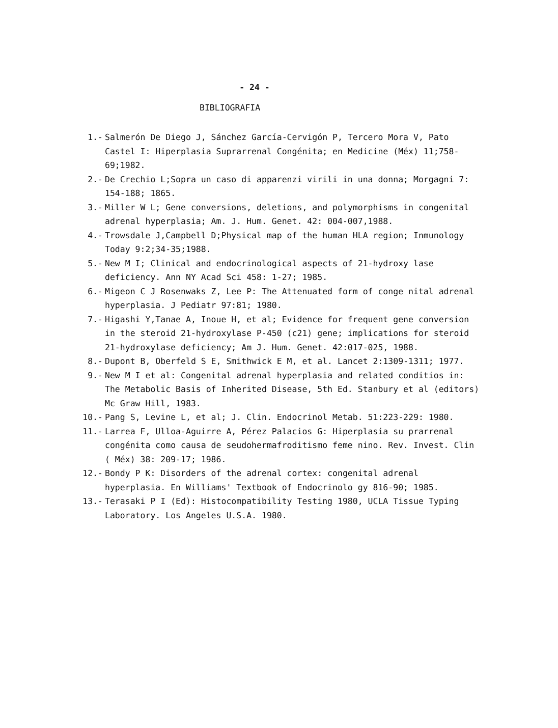- 24 -
BIBLIOGRAFIA
1.- Salmerón De Diego J, Sánchez García-Cervigón P, Tercero Mora V, Pato Castel I: Hiperplasia Suprarrenal Congénita; en Medicine (Méx) 11;758-69;1982.
2.- De Crechio L;Sopra un caso di apparenzi virili in una donna; Morgagni 7: 154-188; 1865.
3.- Miller W L; Gene conversions, deletions, and polymorphisms in congenital adrenal hyperplasia; Am. J. Hum. Genet. 42: 004-007,1988.
4.- Trowsdale J,Campbell D;Physical map of the human HLA region; Inmunology Today 9:2;34-35;1988.
5.- New M I; Clinical and endocrinological aspects of 21-hydroxy lase deficiency. Ann NY Acad Sci 458: 1-27; 1985.
6.- Migeon C J Rosenwaks Z, Lee P: The Attenuated form of conge nital adrenal hyperplasia. J Pediatr 97:81; 1980.
7.- Higashi Y,Tanae A, Inoue H, et al; Evidence for frequent gene conversion in the steroid 21-hydroxylase P-450 (c21) gene; implications for steroid 21-hydroxylase deficiency; Am J. Hum. Genet. 42:017-025, 1988.
8.- Dupont B, Oberfeld S E, Smithwick E M, et al. Lancet 2:1309-1311; 1977.
9.- New M I et al: Congenital adrenal hyperplasia and related conditios in: The Metabolic Basis of Inherited Disease, 5th Ed. Stanbury et al (editors) Mc Graw Hill, 1983.
10.- Pang S, Levine L, et al; J. Clin. Endocrinol Metab. 51:223-229: 1980.
11.- Larrea F, Ulloa-Aguirre A, Pérez Palacios G: Hiperplasia su prarrenal congénita como causa de seudohermafroditismo feme nino. Rev. Invest. Clin ( Méx) 38: 209-17; 1986.
12.- Bondy P K: Disorders of the adrenal cortex: congenital adrenal hyperplasia. En Williams' Textbook of Endocrinolo gy 816-90; 1985.
13.- Terasaki P I (Ed): Histocompatibility Testing 1980, UCLA Tissue Typing Laboratory. Los Angeles U.S.A. 1980.